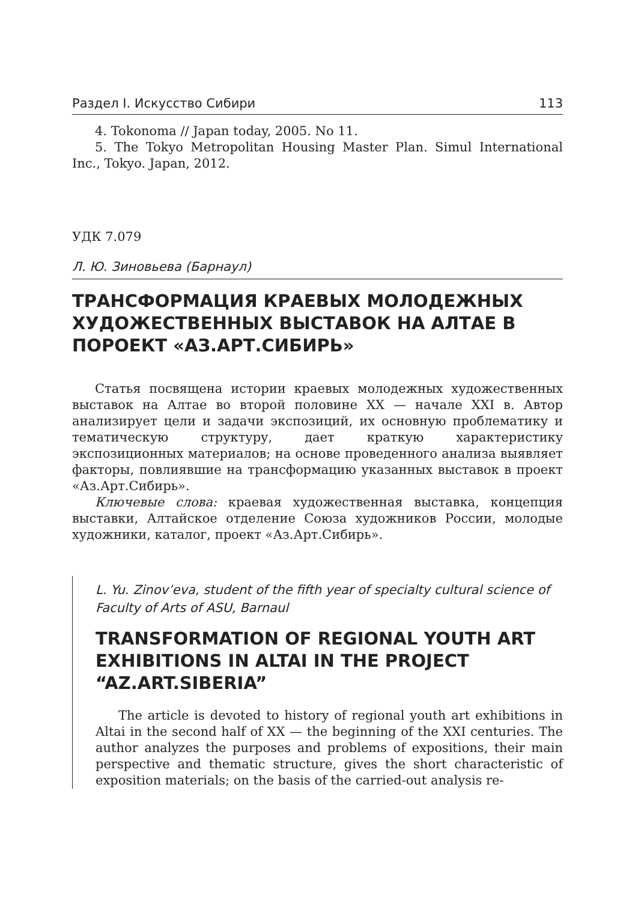Раздел I. Искусство Сибири 113
4. Tokonoma // Japan today, 2005. No 11.
5. The Tokyo Metropolitan Housing Master Plan. Simul International Inc., Tokyo. Japan, 2012.
УДК 7.079
Л. Ю. Зиновьева (Барнаул)
ТРАНСФОРМАЦИЯ КРАЕВЫХ МОЛОДЕЖНЫХ ХУДОЖЕСТВЕННЫХ ВЫСТАВОК НА АЛТАЕ В ПОРОЕКТ «АЗ.АРТ.СИБИРЬ»
Статья посвящена истории краевых молодежных художественных выставок на Алтае во второй половине XX — начале XXI в. Автор анализирует цели и задачи экспозиций, их основную проблематику и тематическую структуру, дает краткую характеристику экспозиционных материалов; на основе проведенного анализа выявляет факторы, повлиявшие на трансформацию указанных выставок в проект «Аз.Арт.Сибирь».
Ключевые слова: краевая художественная выставка, концепция выставки, Алтайское отделение Союза художников России, молодые художники, каталог, проект «Аз.Арт.Сибирь».
L. Yu. Zinov’eva, student of the fifth year of specialty cultural science of Faculty of Arts of ASU, Barnaul
TRANSFORMATION OF REGIONAL YOUTH ART EXHIBITIONS IN ALTAI IN THE PROJECT “AZ.ART.SIBERIA”
The article is devoted to history of regional youth art exhibitions in Altai in the second half of XX — the beginning of the XXI centuries. The author analyzes the purposes and problems of expositions, their main perspective and thematic structure, gives the short characteristic of exposition materials; on the basis of the carried-out analysis re-